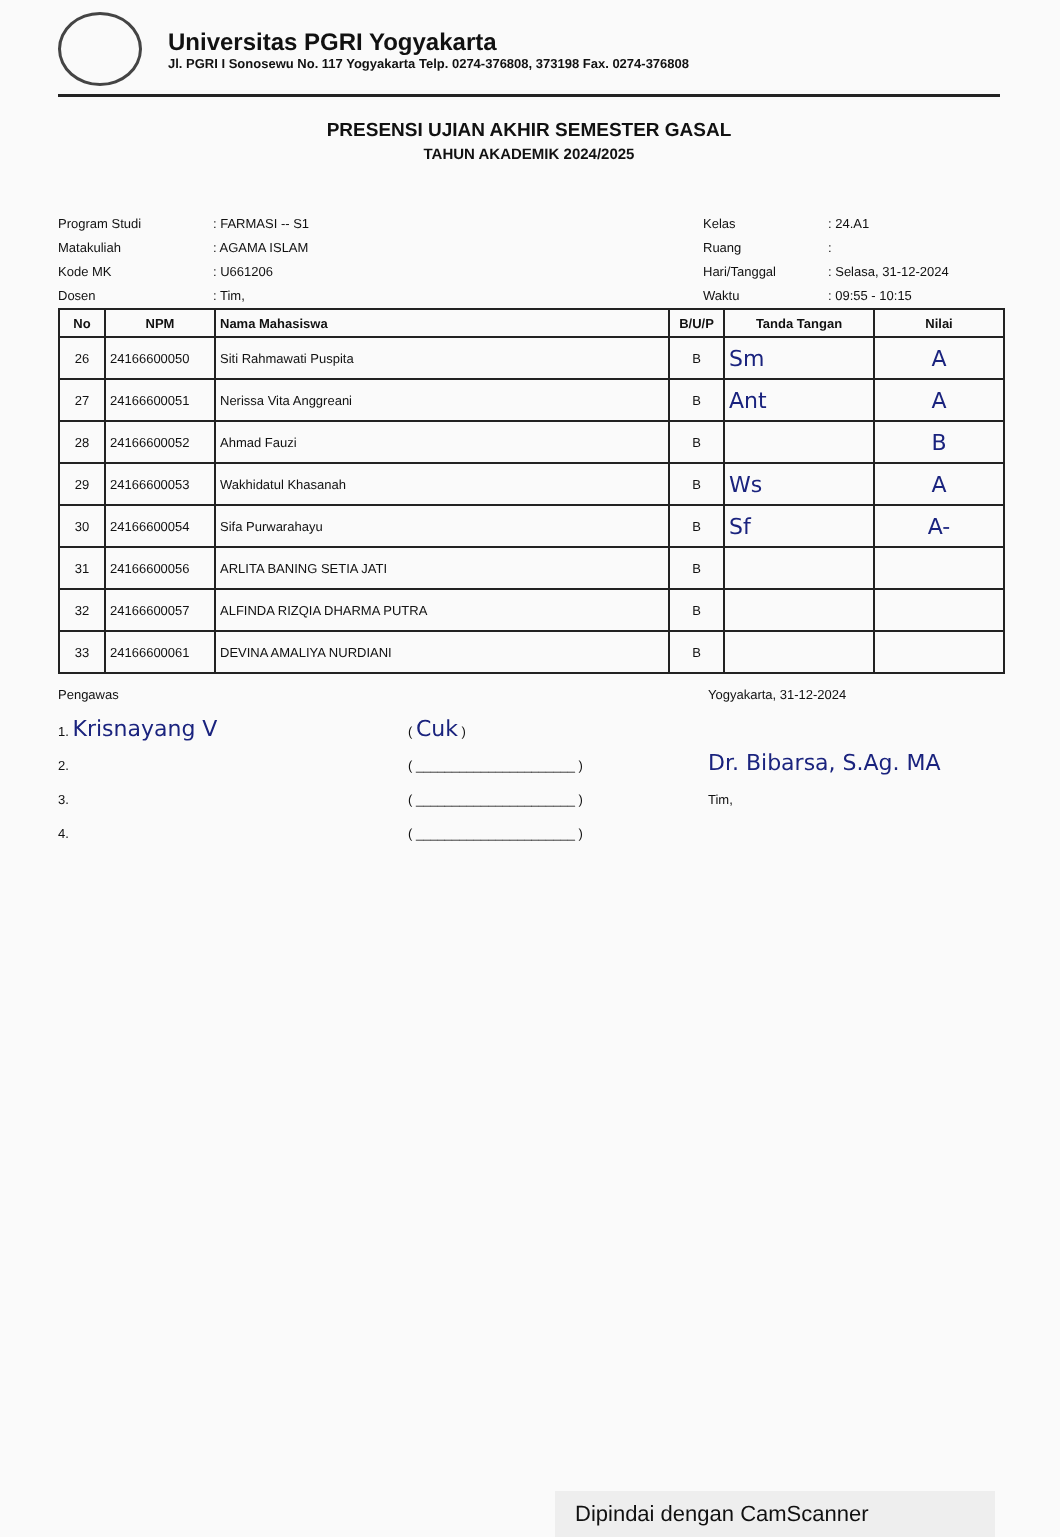Universitas PGRI Yogyakarta
Jl. PGRI I Sonosewu No. 117 Yogyakarta Telp. 0274-376808, 373198 Fax. 0274-376808
PRESENSI UJIAN AKHIR SEMESTER GASAL
TAHUN AKADEMIK 2024/2025
Program Studi
Matakuliah
Kode MK
Dosen
: FARMASI -- S1
: AGAMA ISLAM
: U661206
: Tim,
Kelas
Ruang
Hari/Tanggal
Waktu
: 24.A1
:
: Selasa, 31-12-2024
: 09:55 - 10:15
| No | NPM | Nama Mahasiswa | B/U/P | Tanda Tangan | Nilai |
| --- | --- | --- | --- | --- | --- |
| 26 | 24166600050 | Siti Rahmawati Puspita | B | Sm | A |
| 27 | 24166600051 | Nerissa Vita Anggreani | B | Ant | A |
| 28 | 24166600052 | Ahmad Fauzi | B | | B |
| 29 | 24166600053 | Wakhidatul Khasanah | B | Ws | A |
| 30 | 24166600054 | Sifa Purwarahayu | B | Sf | A- |
| 31 | 24166600056 | ARLITA BANING SETIA JATI | B | | |
| 32 | 24166600057 | ALFINDA RIZQIA DHARMA PUTRA | B | | |
| 33 | 24166600061 | DEVINA AMALIYA NURDIANI | B | | |
Pengawas
1. Krisnayang V
2.
3.
4.
( Cuk )
( ______________________ )
( ______________________ )
( ______________________ )
Yogyakarta, 31-12-2024
Dr. Bibarsa, S.Ag. MA
Tim,
Dipindai dengan CamScanner